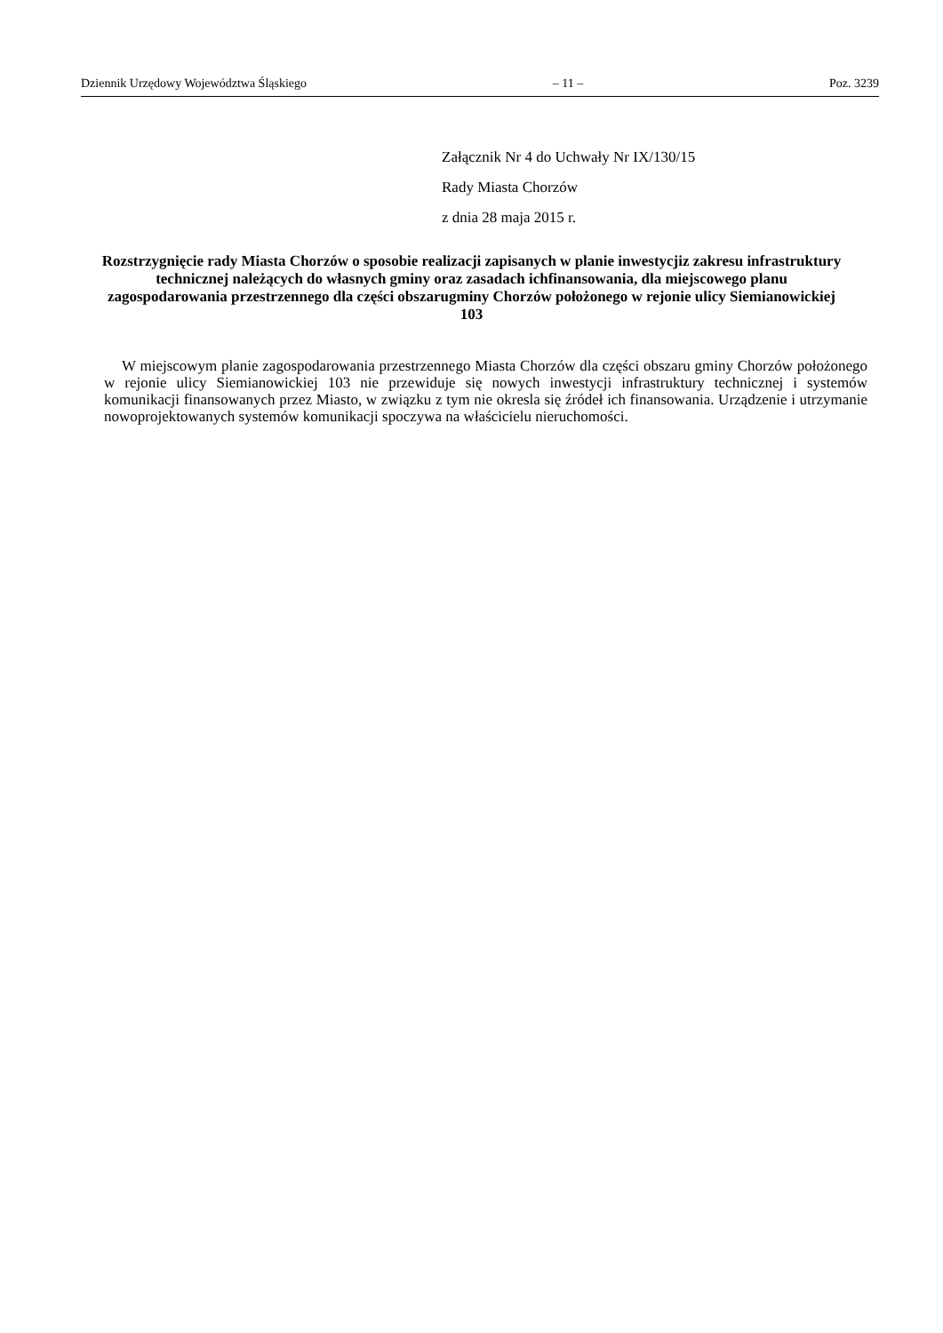Dziennik Urzędowy Województwa Śląskiego – 11 – Poz. 3239
Załącznik Nr 4 do Uchwały Nr IX/130/15
Rady Miasta Chorzów
z dnia 28 maja 2015 r.
Rozstrzygnięcie rady Miasta Chorzów o sposobie realizacji zapisanych w planie inwestycjiz zakresu infrastruktury technicznej należących do własnych gminy oraz zasadach ichfinansowania, dla miejscowego planu zagospodarowania przestrzennego dla części obszarugminy Chorzów położonego w rejonie ulicy Siemianowickiej 103
W miejscowym planie zagospodarowania przestrzennego Miasta Chorzów dla części obszaru gminy Chorzów położonego w rejonie ulicy Siemianowickiej 103 nie przewiduje się nowych inwestycji infrastruktury technicznej i systemów komunikacji finansowanych przez Miasto, w związku z tym nie okresla się źródeł ich finansowania. Urządzenie i utrzymanie nowoprojektowanych systemów komunikacji spoczywa na właścicielu nieruchomości.